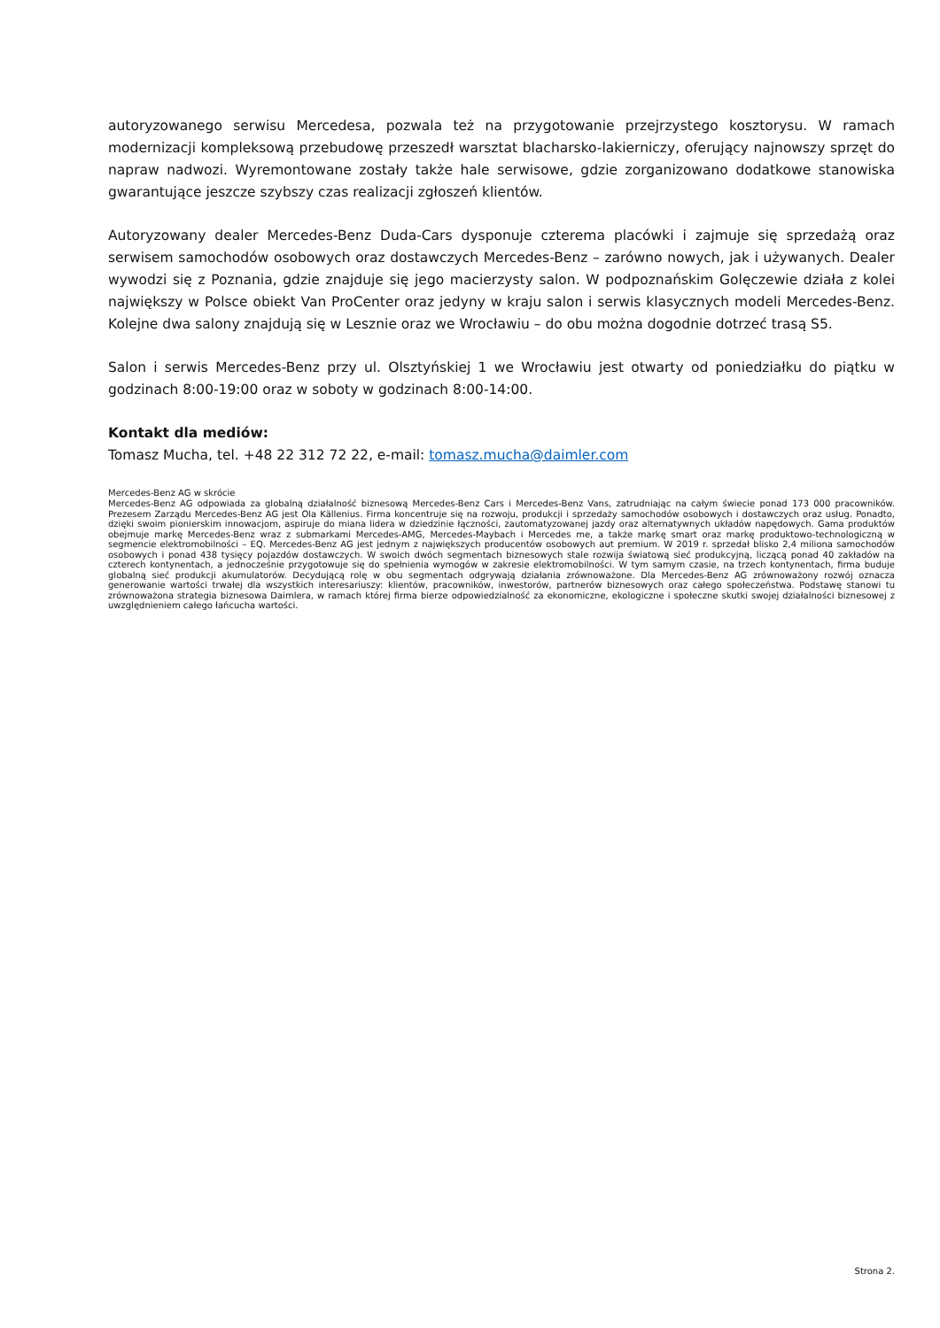autoryzowanego serwisu Mercedesa, pozwala też na przygotowanie przejrzystego kosztorysu. W ramach modernizacji kompleksową przebudowę przeszedł warsztat blacharsko-lakierniczy, oferujący najnowszy sprzęt do napraw nadwozi. Wyremontowane zostały także hale serwisowe, gdzie zorganizowano dodatkowe stanowiska gwarantujące jeszcze szybszy czas realizacji zgłoszeń klientów.
Autoryzowany dealer Mercedes-Benz Duda-Cars dysponuje czterema placówki i zajmuje się sprzedażą oraz serwisem samochodów osobowych oraz dostawczych Mercedes-Benz – zarówno nowych, jak i używanych. Dealer wywodzi się z Poznania, gdzie znajduje się jego macierzysty salon. W podpoznańskim Golęczewie działa z kolei największy w Polsce obiekt Van ProCenter oraz jedyny w kraju salon i serwis klasycznych modeli Mercedes-Benz. Kolejne dwa salony znajdują się w Lesznie oraz we Wrocławiu – do obu można dogodnie dotrzeć trasą S5.
Salon i serwis Mercedes-Benz przy ul. Olsztyńskiej 1 we Wrocławiu jest otwarty od poniedziałku do piątku w godzinach 8:00-19:00 oraz w soboty w godzinach 8:00-14:00.
Kontakt dla mediów:
Tomasz Mucha, tel. +48 22 312 72 22, e-mail: tomasz.mucha@daimler.com
Mercedes-Benz AG w skrócie
Mercedes-Benz AG odpowiada za globalną działalność biznesową Mercedes-Benz Cars i Mercedes-Benz Vans, zatrudniając na całym świecie ponad 173 000 pracowników. Prezesem Zarządu Mercedes-Benz AG jest Ola Källenius. Firma koncentruje się na rozwoju, produkcji i sprzedaży samochodów osobowych i dostawczych oraz usług. Ponadto, dzięki swoim pionierskim innowacjom, aspiruje do miana lidera w dziedzinie łączności, zautomatyzowanej jazdy oraz alternatywnych układów napędowych. Gama produktów obejmuje markę Mercedes-Benz wraz z submarkami Mercedes-AMG, Mercedes-Maybach i Mercedes me, a także markę smart oraz markę produktowo-technologiczną w segmencie elektromobilności – EQ. Mercedes-Benz AG jest jednym z największych producentów osobowych aut premium. W 2019 r. sprzedał blisko 2,4 miliona samochodów osobowych i ponad 438 tysięcy pojazdów dostawczych. W swoich dwóch segmentach biznesowych stale rozwija światową sieć produkcyjną, liczącą ponad 40 zakładów na czterech kontynentach, a jednocześnie przygotowuje się do spełnienia wymogów w zakresie elektromobilności. W tym samym czasie, na trzech kontynentach, firma buduje globalną sieć produkcji akumulatorów. Decydującą rolę w obu segmentach odgrywają działania zrównoważone. Dla Mercedes-Benz AG zrównoważony rozwój oznacza generowanie wartości trwałej dla wszystkich interesariuszy: klientów, pracowników, inwestorów, partnerów biznesowych oraz całego społeczeństwa. Podstawę stanowi tu zrównoważona strategia biznesowa Daimlera, w ramach której firma bierze odpowiedzialność za ekonomiczne, ekologiczne i społeczne skutki swojej działalności biznesowej z uwzględnieniem całego łańcucha wartości.
Strona 2.